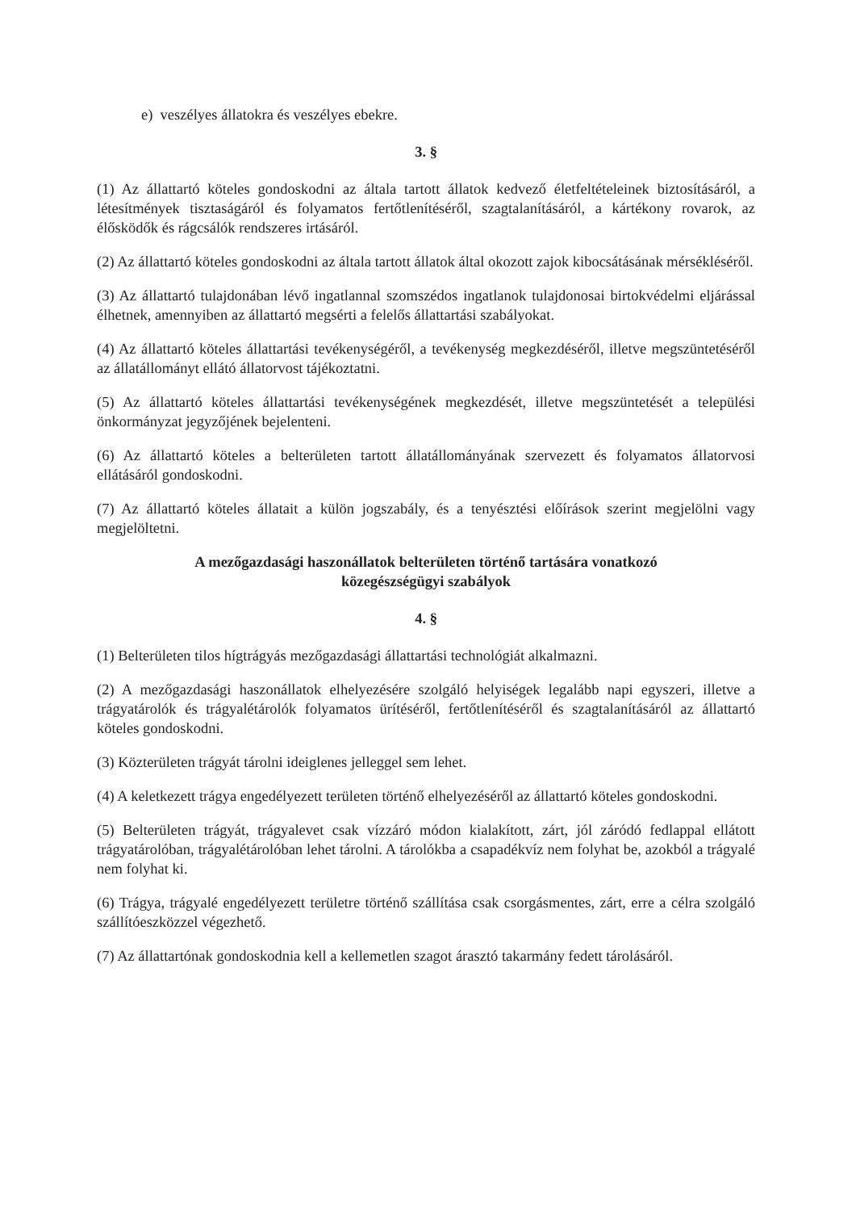e) veszélyes állatokra és veszélyes ebekre.
3. §
(1) Az állattartó köteles gondoskodni az általa tartott állatok kedvező életfeltételeinek biztosításáról, a létesítmények tisztaságáról és folyamatos fertőtlenítéséről, szagtalanításáról, a kártékony rovarok, az élősködők és rágcsálók rendszeres irtásáról.
(2) Az állattartó köteles gondoskodni az általa tartott állatok által okozott zajok kibocsátásának mérsékléséről.
(3) Az állattartó tulajdonában lévő ingatlannal szomszédos ingatlanok tulajdonosai birtokvédelmi eljárással élhetnek, amennyiben az állattartó megsérti a felelős állattartási szabályokat.
(4) Az állattartó köteles állattartási tevékenységéről, a tevékenység megkezdéséről, illetve megszüntetéséről az állatállományt ellátó állatorvost tájékoztatni.
(5) Az állattartó köteles állattartási tevékenységének megkezdését, illetve megszüntetését a települési önkormányzat jegyzőjének bejelenteni.
(6) Az állattartó köteles a belterületen tartott állatállományának szervezett és folyamatos állatorvosi ellátásáról gondoskodni.
(7) Az állattartó köteles állatait a külön jogszabály, és a tenyésztési előírások szerint megjelölni vagy megjelöltetni.
A mezőgazdasági haszonállatok belterületen történő tartására vonatkozó
közegészségügyi szabályok
4. §
(1) Belterületen tilos hígtrágyás mezőgazdasági állattartási technológiát alkalmazni.
(2) A mezőgazdasági haszonállatok elhelyezésére szolgáló helyiségek legalább napi egyszeri, illetve a trágyatárolók és trágyalétárolók folyamatos ürítéséről, fertőtlenítéséről és szagtalanításáról az állattartó köteles gondoskodni.
(3) Közterületen trágyát tárolni ideiglenes jelleggel sem lehet.
(4) A keletkezett trágya engedélyezett területen történő elhelyezéséről az állattartó köteles gondoskodni.
(5) Belterületen trágyát, trágyalevet csak vízzáró módon kialakított, zárt, jól záródó fedlappal ellátott trágyatárolóban, trágyalétárolóban lehet tárolni. A tárolókba a csapadékvíz nem folyhat be, azokból a trágyalé nem folyhat ki.
(6) Trágya, trágyalé engedélyezett területre történő szállítása csak csorgásmentes, zárt, erre a célra szolgáló szállítóeszközzel végezhető.
(7) Az állattartónak gondoskodnia kell a kellemetlen szagot árasztó takarmány fedett tárolásáról.